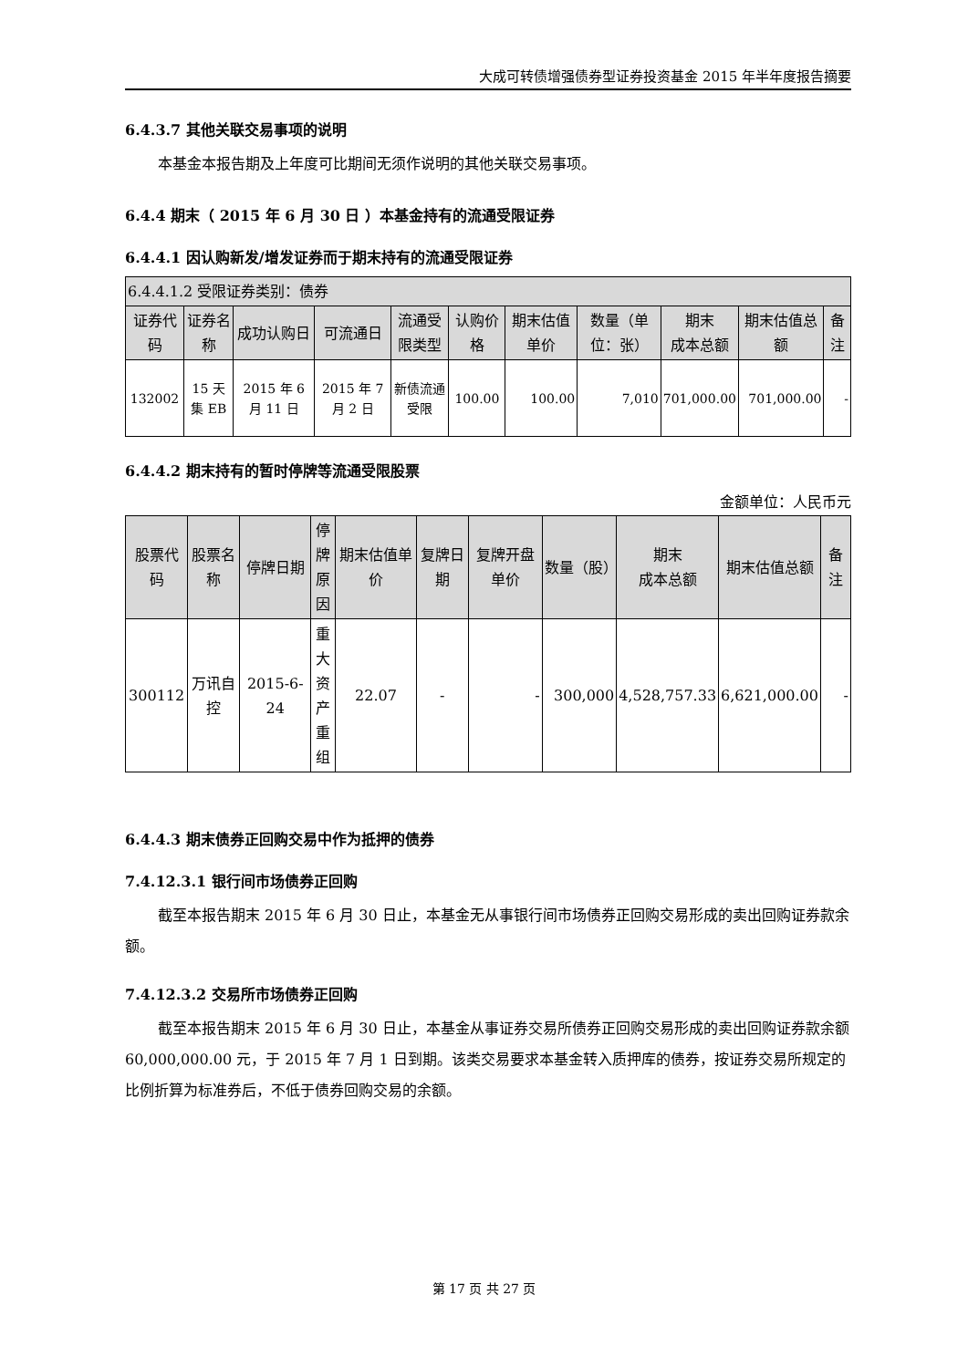大成可转债增强债券型证券投资基金 2015 年半年度报告摘要
6.4.3.7 其他关联交易事项的说明
本基金本报告期及上年度可比期间无须作说明的其他关联交易事项。
6.4.4 期末（ 2015 年 6 月 30 日 ）本基金持有的流通受限证券
6.4.4.1 因认购新发/增发证券而于期末持有的流通受限证券
| 6.4.4.1.2 受限证券类别：债券 | | | | | | | | | | |
| --- | --- | --- | --- | --- | --- | --- | --- | --- | --- | --- |
| 证券代码 | 证券名称 | 成功认购日 | 可流通日 | 流通受限类型 | 认购价格 | 期末估值单价 | 数量（单位：张） | 期末 成本总额 | 期末估值总额 | 备注 |
| 132002 | 15 天集 EB | 2015 年 6 月 11 日 | 2015 年 7 月 2 日 | 新债流通受限 | 100.00 | 100.00 | 7,010 | 701,000.00 | 701,000.00 | - |
6.4.4.2 期末持有的暂时停牌等流通受限股票
金额单位：人民币元
| 股票代码 | 股票名称 | 停牌日期 | 停牌原因 | 期末估值单价 | 复牌日期 | 复牌开盘单价 | 数量（股） | 期末 成本总额 | 期末估值总额 | 备注 |
| --- | --- | --- | --- | --- | --- | --- | --- | --- | --- | --- |
| 300112 | 万讯自控 | 2015-6-24 | 重大资产重组 | 22.07 | - | - | 300,000 | 4,528,757.33 | 6,621,000.00 | - |
6.4.4.3 期末债券正回购交易中作为抵押的债券
7.4.12.3.1 银行间市场债券正回购
截至本报告期末 2015 年 6 月 30 日止，本基金无从事银行间市场债券正回购交易形成的卖出回购证券款余额。
7.4.12.3.2 交易所市场债券正回购
截至本报告期末 2015 年 6 月 30 日止，本基金从事证券交易所债券正回购交易形成的卖出回购证券款余额 60,000,000.00 元，于 2015 年 7 月 1 日到期。该类交易要求本基金转入质押库的债券，按证券交易所规定的比例折算为标准券后，不低于债券回购交易的余额。
第 17 页 共 27 页